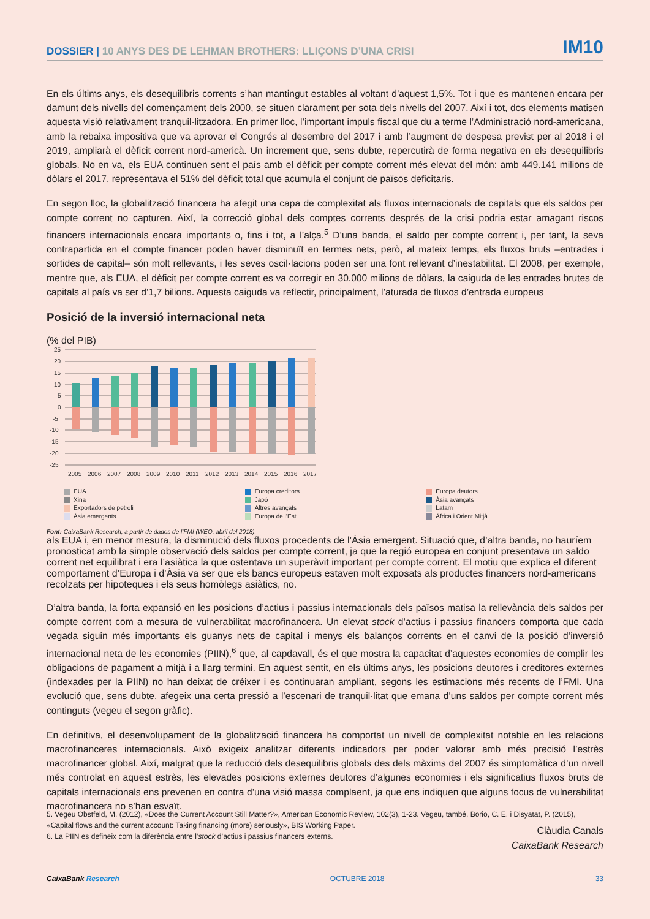DOSSIER | 10 ANYS DES DE LEHMAN BROTHERS: LLIÇONS D’UNA CRISI
IM10
En els últims anys, els desequilibris corrents s’han mantingut estables al voltant d’aquest 1,5%. Tot i que es mantenen encara per damunt dels nivells del començament dels 2000, se situen clarament per sota dels nivells del 2007. Així i tot, dos elements matisen aquesta visió relativament tranquil·litzadora. En primer lloc, l’important impuls fiscal que du a terme l’Administració nord-americana, amb la rebaixa impositiva que va aprovar el Congrés al desembre del 2017 i amb l’augment de despesa previst per al 2018 i el 2019, ampliarà el dèficit corrent nord-americà. Un increment que, sens dubte, repercutirà de forma negativa en els desequilibris globals. No en va, els EUA continuen sent el país amb el dèficit per compte corrent més elevat del món: amb 449.141 milions de dòlars el 2017, representava el 51% del dèficit total que acumula el conjunt de països deficitaris.
En segon lloc, la globalització financera ha afegit una capa de complexitat als fluxos internacionals de capitals que els saldos per compte corrent no capturen. Així, la correcció global dels comptes corrents després de la crisi podria estar amagant riscos financers internacionals encara importants o, fins i tot, a l’alça.<sup>5</sup> D’una banda, el saldo per compte corrent i, per tant, la seva contrapartida en el compte financer poden haver disminuït en termes nets, però, al mateix temps, els fluxos bruts –entrades i sortides de capital– són molt rellevants, i les seves oscil·lacions poden ser una font rellevant d’inestabilitat. El 2008, per exemple, mentre que, als EUA, el dèficit per compte corrent es va corregir en 30.000 milions de dòlars, la caiguda de les entrades brutes de capitals al país va ser d’1,7 bilions. Aquesta caiguda va reflectir, principalment, l’aturada de fluxos d’entrada europeus
Posició de la inversió internacional neta
(% del PIB)
25
20
15
10
5
0
-5
-10
-15
-20
-25
2005
2006
2007
2008
2009
2010
2011
2012
2013
2014
2015
2016
2017
EUA
Europa creditors
Europa deutors
Xina
Japó
Àsia avançats
Exportadors de petroli
Altres avançats
Latam
Àsia emergents
Europa de l’Est
Àfrica i Orient Mitjà
Font: CaixaBank Research, a partir de dades de l’FMI (WEO, abril del 2018).
als EUA i, en menor mesura, la disminució dels fluxos procedents de l’Àsia emergent. Situació que, d’altra banda, no hauríem pronosticat amb la simple observació dels saldos per compte corrent, ja que la regió europea en conjunt presentava un saldo corrent net equilibrat i era l’asiàtica la que ostentava un superàvit important per compte corrent. El motiu que explica el diferent comportament d’Europa i d’Àsia va ser que els bancs europeus estaven molt exposats als productes financers nord-americans recolzats per hipoteques i els seus homòlegs asiàtics, no.
D’altra banda, la forta expansió en les posicions d’actius i passius internacionals dels països matisa la rellevància dels saldos per compte corrent com a mesura de vulnerabilitat macrofinancera. Un elevat stock d’actius i passius financers comporta que cada vegada siguin més importants els guanys nets de capital i menys els balanços corrents en el canvi de la posició d’inversió internacional neta de les economies (PIIN),<sup>6</sup> que, al capdavall, és el que mostra la capacitat d’aquestes economies de complir les obligacions de pagament a mitjà i a llarg termini. En aquest sentit, en els últims anys, les posicions deutores i creditores externes (indexades per la PIIN) no han deixat de créixer i es continuaran ampliant, segons les estimacions més recents de l’FMI. Una evolució que, sens dubte, afegeix una certa pressió a l’escenari de tranquil·litat que emana d’uns saldos per compte corrent més continguts (vegeu el segon gràfic).
En definitiva, el desenvolupament de la globalització financera ha comportat un nivell de complexitat notable en les relacions macrofinanceres internacionals. Això exigeix analitzar diferents indicadors per poder valorar amb més precisió l’estrès macrofinancer global. Així, malgrat que la reducció dels desequilibris globals des dels màxims del 2007 és simptomàtica d’un nivell més controlat en aquest estrès, les elevades posicions externes deutores d’algunes economies i els significatius fluxos bruts de capitals internacionals ens prevenen en contra d’una visió massa complaent, ja que ens indiquen que alguns focus de vulnerabilitat macrofinancera no s’han esvaït.
Clàudia Canals
CaixaBank Research
5. Vegeu Obstfeld, M. (2012), «Does the Current Account Still Matter?», American Economic Review, 102(3), 1-23. Vegeu, també, Borio, C. E. i Disyatat, P. (2015), «Capital flows and the current account: Taking financing (more) seriously», BIS Working Paper.
6. La PIIN es defineix com la diferència entre l’stock d’actius i passius financers externs.
CaixaBank Research OCTUBRE 2018 33